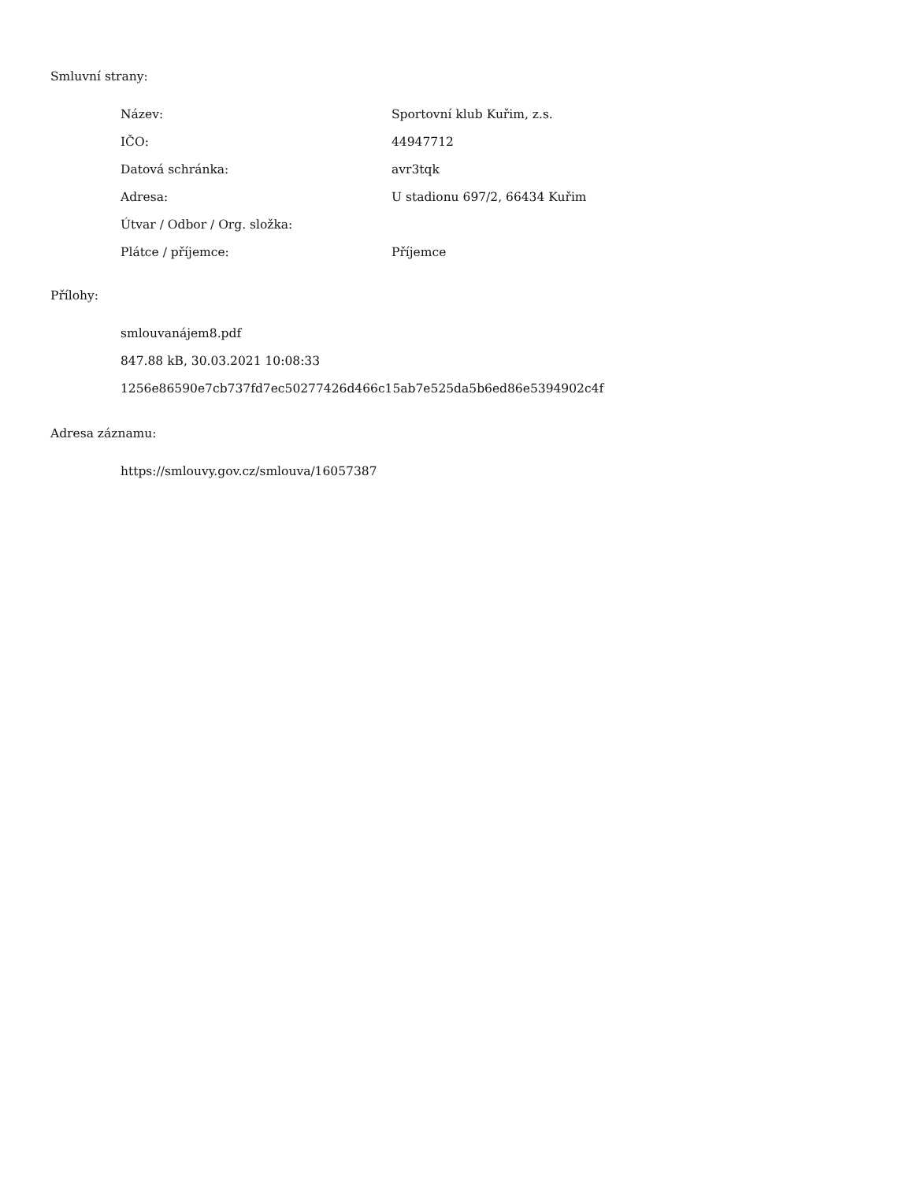Smluvní strany:
| Název: | Sportovní klub Kuřim, z.s. |
| IČO: | 44947712 |
| Datová schránka: | avr3tqk |
| Adresa: | U stadionu 697/2, 66434 Kuřim |
| Útvar / Odbor / Org. složka: | |
| Plátce / příjemce: | Příjemce |
Přílohy:
smlouvanájem8.pdf
847.88 kB, 30.03.2021 10:08:33
1256e86590e7cb737fd7ec50277426d466c15ab7e525da5b6ed86e5394902c4f
Adresa záznamu:
https://smlouvy.gov.cz/smlouva/16057387